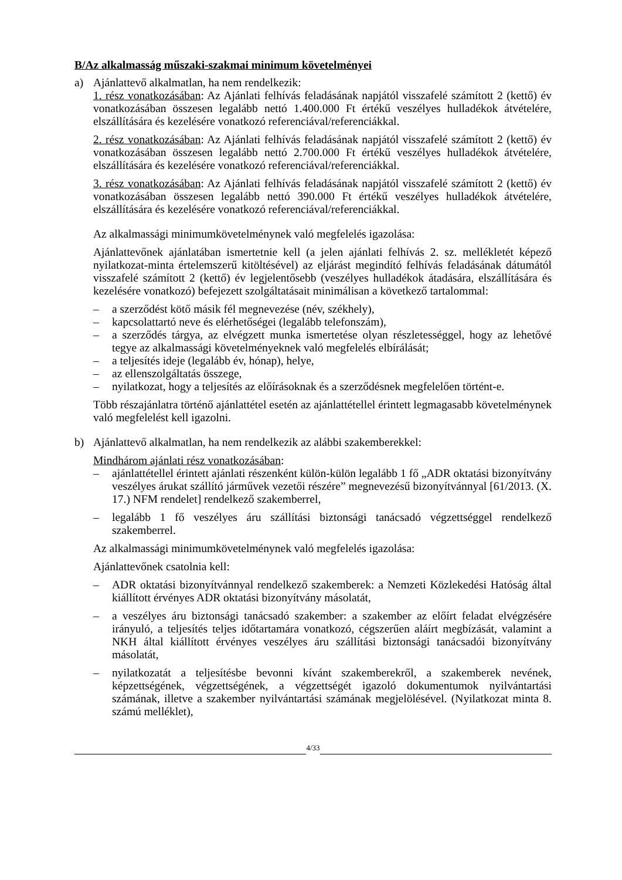B/Az alkalmasság műszaki-szakmai minimum követelményei
a) Ajánlattevő alkalmatlan, ha nem rendelkezik:
1. rész vonatkozásában: Az Ajánlati felhívás feladásának napjától visszafelé számított 2 (kettő) év vonatkozásában összesen legalább nettó 1.400.000 Ft értékű veszélyes hulladékok átvételére, elszállítására és kezelésére vonatkozó referenciával/referenciákkal.
2. rész vonatkozásában: Az Ajánlati felhívás feladásának napjától visszafelé számított 2 (kettő) év vonatkozásában összesen legalább nettó 2.700.000 Ft értékű veszélyes hulladékok átvételére, elszállítására és kezelésére vonatkozó referenciával/referenciákkal.
3. rész vonatkozásában: Az Ajánlati felhívás feladásának napjától visszafelé számított 2 (kettő) év vonatkozásában összesen legalább nettó 390.000 Ft értékű veszélyes hulladékok átvételére, elszállítására és kezelésére vonatkozó referenciával/referenciákkal.
Az alkalmassági minimumkövetelménynek való megfelelés igazolása:
Ajánlattevőnek ajánlatában ismertetnie kell (a jelen ajánlati felhívás 2. sz. mellékletét képező nyilatkozat-minta értelemszerű kitöltésével) az eljárást megindító felhívás feladásának dátumától visszafelé számított 2 (kettő) év legjelentősebb (veszélyes hulladékok átadására, elszállítására és kezelésére vonatkozó) befejezett szolgáltatásait minimálisan a következő tartalommal:
– a szerződést kötő másik fél megnevezése (név, székhely),
– kapcsolattartó neve és elérhetőségei (legalább telefonszám),
– a szerződés tárgya, az elvégzett munka ismertetése olyan részletességgel, hogy az lehetővé tegye az alkalmassági követelményeknek való megfelelés elbírálását;
– a teljesítés ideje (legalább év, hónap), helye,
– az ellenszolgáltatás összege,
– nyilatkozat, hogy a teljesítés az előírásoknak és a szerződésnek megfelelően történt-e.
Több részajánlatra történő ajánlattétel esetén az ajánlattétellel érintett legmagasabb követelménynek való megfelelést kell igazolni.
b) Ajánlattevő alkalmatlan, ha nem rendelkezik az alábbi szakemberekkel:
Mindhárom ajánlati rész vonatkozásában:
– ajánlattétellel érintett ajánlati részenként külön-külön legalább 1 fő „ADR oktatási bizonyítvány veszélyes árukat szállító járművek vezetői részére” megnevezésű bizonyítvánnyal [61/2013. (X. 17.) NFM rendelet] rendelkező szakemberrel,
– legalább 1 fő veszélyes áru szállítási biztonsági tanácsadó végzettséggel rendelkező szakemberrel.
Az alkalmassági minimumkövetelménynek való megfelelés igazolása:
Ajánlattevőnek csatolnia kell:
– ADR oktatási bizonyítvánnyal rendelkező szakemberek: a Nemzeti Közlekedési Hatóság által kiállított érvényes ADR oktatási bizonyítvány másolatát,
– a veszélyes áru biztonsági tanácsadó szakember: a szakember az előírt feladat elvégzésére irányuló, a teljesítés teljes időtartamára vonatkozó, cégszerűen aláírt megbízását, valamint a NKH által kiállított érvényes veszélyes áru szállítási biztonsági tanácsadói bizonyítvány másolatát,
– nyilatkozatát a teljesítésbe bevonni kívánt szakemberekről, a szakemberek nevének, képzettségének, végzettségének, a végzettségét igazoló dokumentumok nyilvántartási számának, illetve a szakember nyilvántartási számának megjelölésével. (Nyilatkozat minta 8. számú melléklet),
4/33